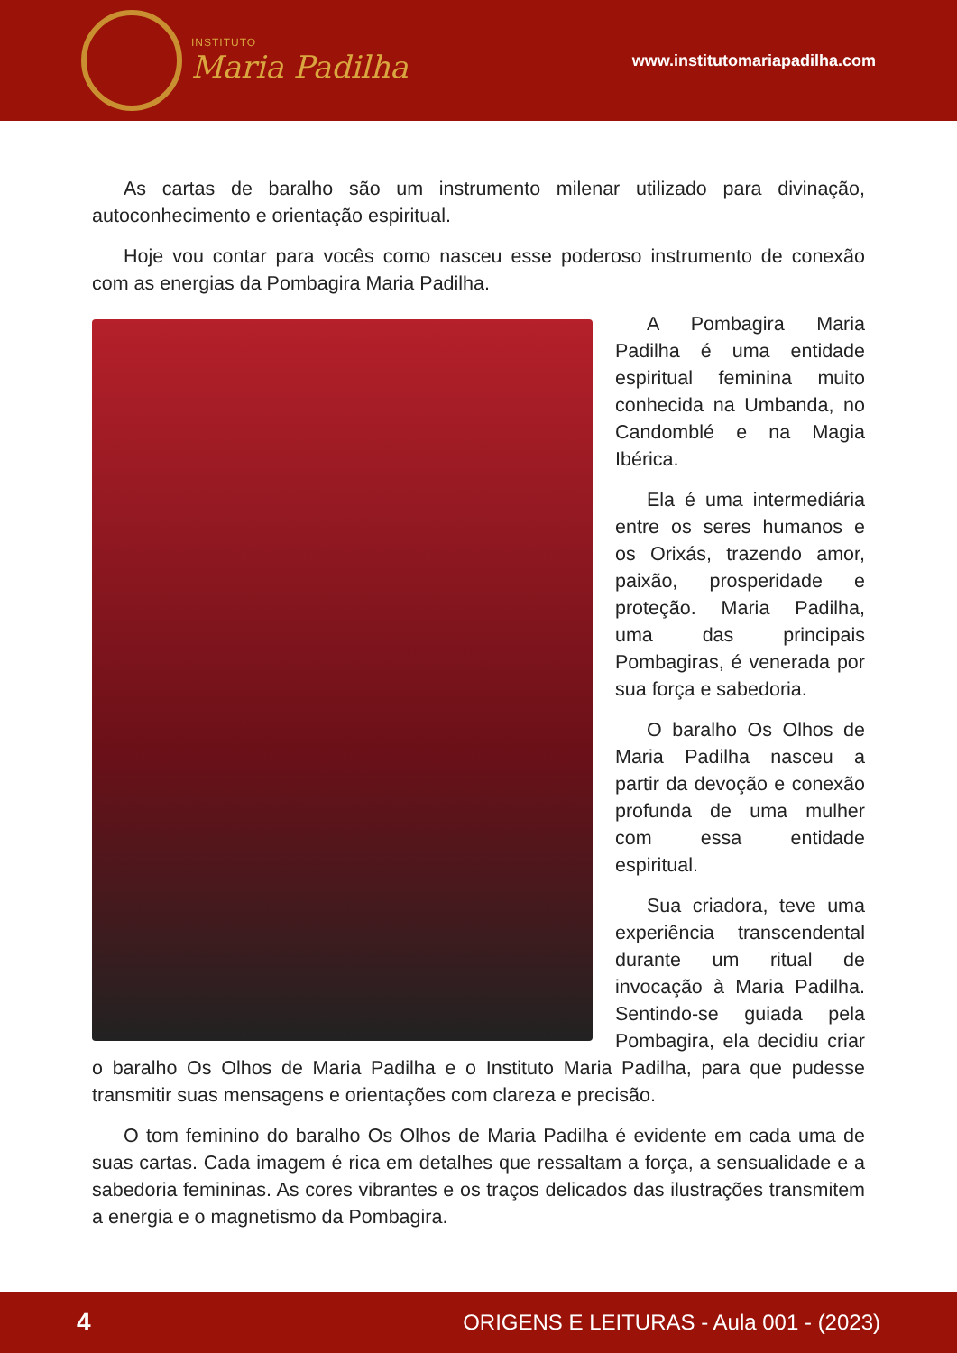INSTITUTO
Maria Padilha
www.institutomariapadilha.com
As cartas de baralho são um instrumento milenar utilizado para divinação, autoconhecimento e orientação espiritual.
Hoje vou contar para vocês como nasceu esse poderoso instrumento de conexão com as energias da Pombagira Maria Padilha.
A Pombagira Maria Padilha é uma entidade espiritual feminina muito conhecida na Umbanda, no Candomblé e na Magia Ibérica.
Ela é uma intermediária entre os seres humanos e os Orixás, trazendo amor, paixão, prosperidade e proteção. Maria Padilha, uma das principais Pombagiras, é venerada por sua força e sabedoria.
O baralho Os Olhos de Maria Padilha nasceu a partir da devoção e conexão profunda de uma mulher com essa entidade espiritual.
Sua criadora, teve uma experiência transcendental durante um ritual de invocação à Maria Padilha. Sentindo-se guiada pela Pombagira, ela decidiu criar o baralho Os Olhos de Maria Padilha e o Instituto Maria Padilha, para que pudesse transmitir suas mensagens e orientações com clareza e precisão.
O tom feminino do baralho Os Olhos de Maria Padilha é evidente em cada uma de suas cartas. Cada imagem é rica em detalhes que ressaltam a força, a sensualidade e a sabedoria femininas. As cores vibrantes e os traços delicados das ilustrações transmitem a energia e o magnetismo da Pombagira.
4 ORIGENS E LEITURAS - Aula 001 - (2023)